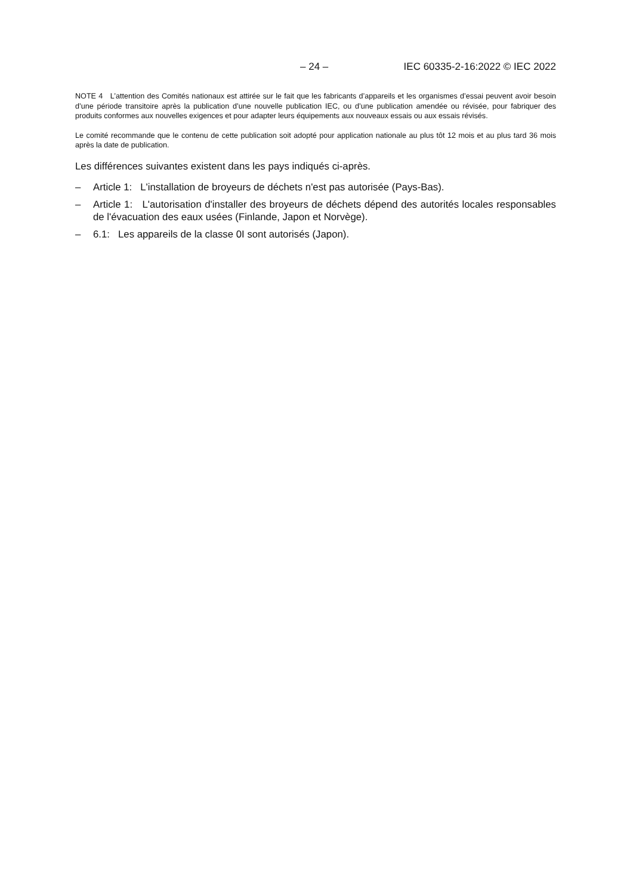– 24 – IEC 60335-2-16:2022 © IEC 2022
NOTE 4 L’attention des Comités nationaux est attirée sur le fait que les fabricants d’appareils et les organismes d’essai peuvent avoir besoin d’une période transitoire après la publication d’une nouvelle publication IEC, ou d’une publication amendée ou révisée, pour fabriquer des produits conformes aux nouvelles exigences et pour adapter leurs équipements aux nouveaux essais ou aux essais révisés.
Le comité recommande que le contenu de cette publication soit adopté pour application nationale au plus tôt 12 mois et au plus tard 36 mois après la date de publication.
Les différences suivantes existent dans les pays indiqués ci-après.
– Article 1: L'installation de broyeurs de déchets n'est pas autorisée (Pays-Bas).
– Article 1: L'autorisation d'installer des broyeurs de déchets dépend des autorités locales responsables de l'évacuation des eaux usées (Finlande, Japon et Norvège).
– 6.1: Les appareils de la classe 0I sont autorisés (Japon).